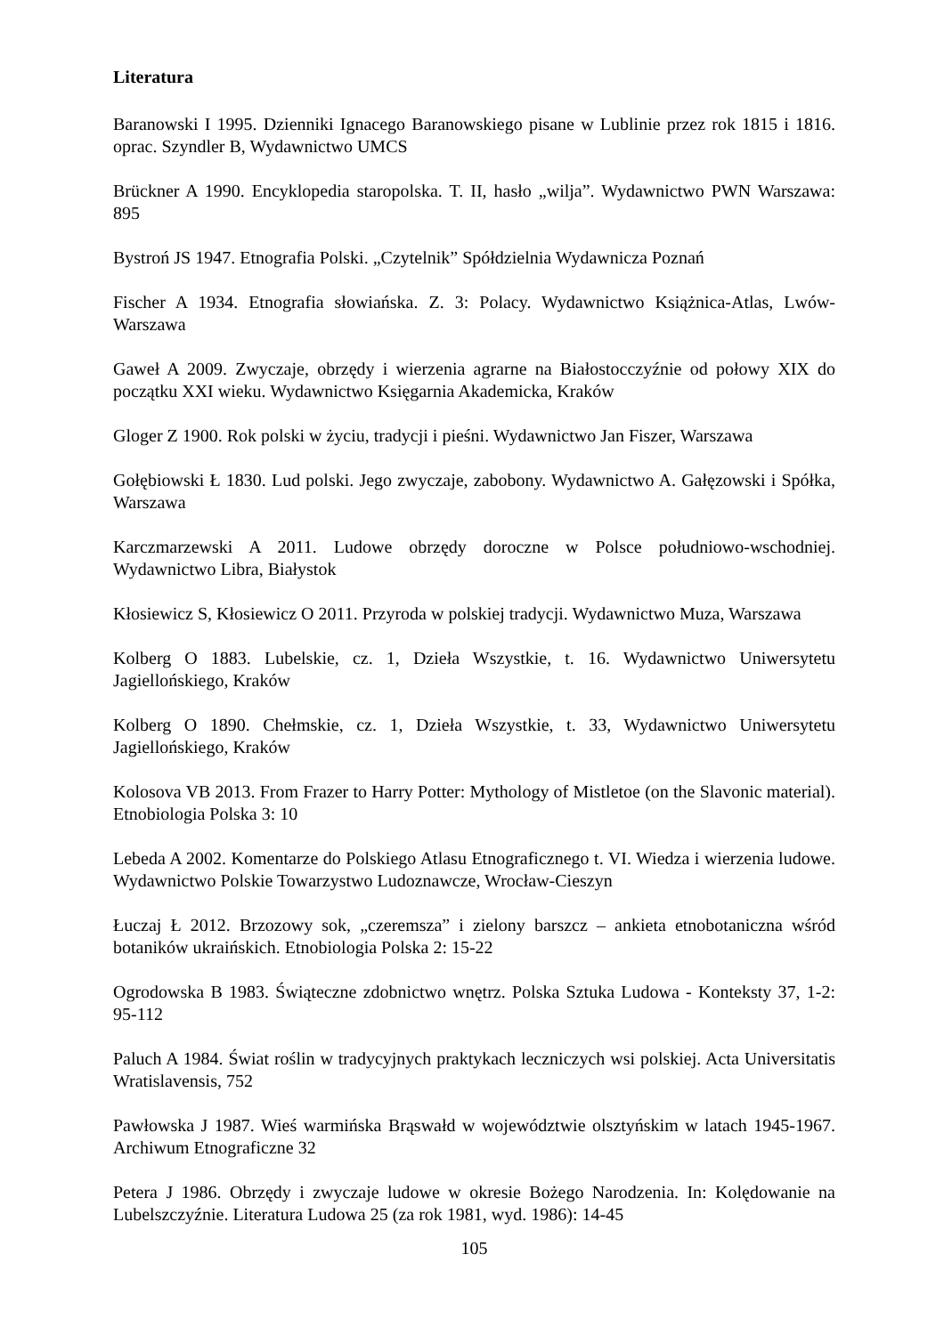Literatura
Baranowski I 1995. Dzienniki Ignacego Baranowskiego pisane w Lublinie przez rok 1815 i 1816. oprac. Szyndler B, Wydawnictwo UMCS
Brückner A 1990. Encyklopedia staropolska. T. II, hasło „wilja”. Wydawnictwo PWN Warszawa: 895
Bystroń JS 1947. Etnografia Polski. „Czytelnik” Spółdzielnia Wydawnicza Poznań
Fischer A 1934. Etnografia słowiańska. Z. 3: Polacy. Wydawnictwo Książnica-Atlas, Lwów-Warszawa
Gaweł A 2009. Zwyczaje, obrzędy i wierzenia agrarne na Białostocczyźnie od połowy XIX do początku XXI wieku. Wydawnictwo Księgarnia Akademicka, Kraków
Gloger Z 1900. Rok polski w życiu, tradycji i pieśni. Wydawnictwo Jan Fiszer, Warszawa
Gołębiowski Ł 1830. Lud polski. Jego zwyczaje, zabobony. Wydawnictwo A. Gałęzowski i Spółka, Warszawa
Karczmarzewski A 2011. Ludowe obrzędy doroczne w Polsce południowo-wschodniej. Wydawnictwo Libra, Białystok
Kłosiewicz S, Kłosiewicz O 2011. Przyroda w polskiej tradycji. Wydawnictwo Muza, Warszawa
Kolberg O 1883. Lubelskie, cz. 1, Dzieła Wszystkie, t. 16. Wydawnictwo Uniwersytetu Jagiellońskiego, Kraków
Kolberg O 1890. Chełmskie, cz. 1, Dzieła Wszystkie, t. 33, Wydawnictwo Uniwersytetu Jagiellońskiego, Kraków
Kolosova VB 2013. From Frazer to Harry Potter: Mythology of Mistletoe (on the Slavonic material). Etnobiologia Polska 3: 10
Lebeda A 2002. Komentarze do Polskiego Atlasu Etnograficznego t. VI. Wiedza i wierzenia ludowe. Wydawnictwo Polskie Towarzystwo Ludoznawcze, Wrocław-Cieszyn
Łuczaj Ł 2012. Brzozowy sok, „czeremsza” i zielony barszcz – ankieta etnobotaniczna wśród botaników ukraińskich. Etnobiologia Polska 2: 15-22
Ogrodowska B 1983. Świąteczne zdobnictwo wnętrz. Polska Sztuka Ludowa - Konteksty 37, 1-2: 95-112
Paluch A 1984. Świat roślin w tradycyjnych praktykach leczniczych wsi polskiej. Acta Universitatis Wratislavensis, 752
Pawłowska J 1987. Wieś warmińska Brąswałd w województwie olsztyńskim w latach 1945-1967. Archiwum Etnograficzne 32
Petera J 1986. Obrzędy i zwyczaje ludowe w okresie Bożego Narodzenia. In: Kolędowanie na Lubelszczyźnie. Literatura Ludowa 25 (za rok 1981, wyd. 1986): 14-45
105